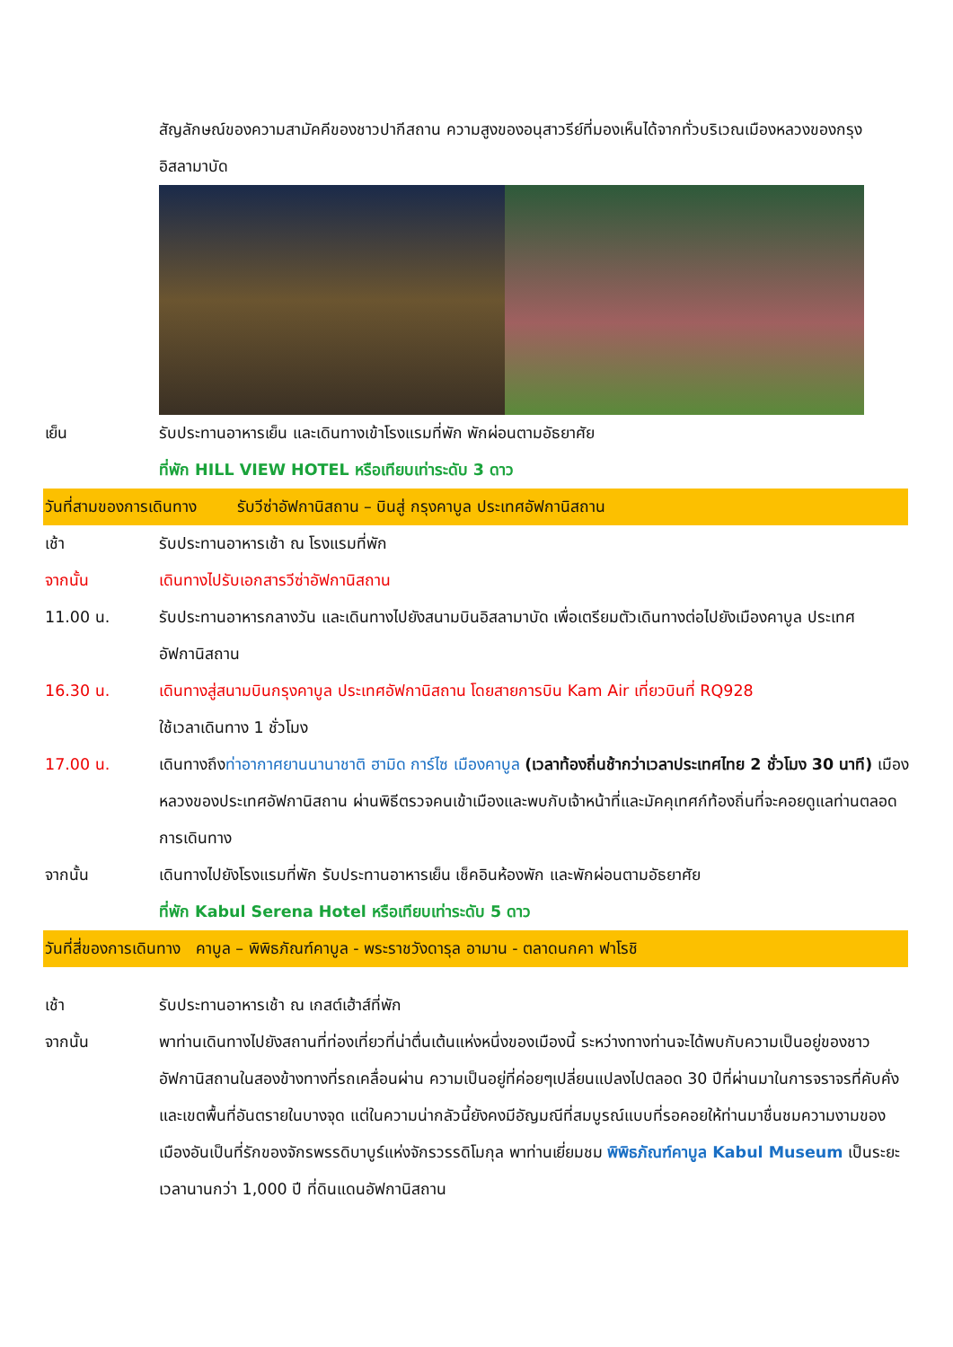สัญลักษณ์ของความสามัคคีของชาวปากีสถาน ความสูงของอนุสาวรีย์ที่มองเห็นได้จากทั่วบริเวณเมืองหลวงของกรุงอิสลามาบัด
เย็น รับประทานอาหารเย็น และเดินทางเข้าโรงแรมที่พัก พักผ่อนตามอัธยาศัย
ที่พัก HILL VIEW HOTEL หรือเทียบเท่าระดับ 3 ดาว
วันที่สามของการเดินทาง รับวีซ่าอัฟกานิสถาน – บินสู่ กรุงคาบูล ประเทศอัฟกานิสถาน
เช้า รับประทานอาหารเช้า ณ โรงแรมที่พัก
จากนั้น เดินทางไปรับเอกสารวีซ่าอัฟกานิสถาน
11.00 น. รับประทานอาหารกลางวัน และเดินทางไปยังสนามบินอิสลามาบัด เพื่อเตรียมตัวเดินทางต่อไปยังเมืองคาบูล ประเทศอัฟกานิสถาน
16.30 น. เดินทางสู่สนามบินกรุงคาบูล ประเทศอัฟกานิสถาน โดยสายการบิน Kam Air เที่ยวบินที่ RQ928
ใช้เวลาเดินทาง 1 ชั่วโมง
17.00 น. เดินทางถึงท่าอากาศยานนานาชาติ ฮามิด การ์ไซ เมืองคาบูล (เวลาท้องถิ่นช้ากว่าเวลาประเทศไทย 2 ชั่วโมง 30 นาที) เมืองหลวงของประเทศอัฟกานิสถาน ผ่านพิธีตรวจคนเข้าเมืองและพบกับเจ้าหน้าที่และมัคคุเทศก์ท้องถิ่นที่จะคอยดูแลท่านตลอดการเดินทาง
จากนั้น เดินทางไปยังโรงแรมที่พัก รับประทานอาหารเย็น เช็คอินห้องพัก และพักผ่อนตามอัธยาศัย
ที่พัก Kabul Serena Hotel หรือเทียบเท่าระดับ 5 ดาว
วันที่สี่ของการเดินทาง คาบูล – พิพิธภัณฑ์คาบูล - พระราชวังดารุล อามาน - ตลาดนกคา ฟาโรชิ
เช้า รับประทานอาหารเช้า ณ เกสต์เฮ้าส์ที่พัก
จากนั้น พาท่านเดินทางไปยังสถานที่ท่องเที่ยวที่น่าตื่นเต้นแห่งหนึ่งของเมืองนี้ ระหว่างทางท่านจะได้พบกับความเป็นอยู่ของชาวอัฟกานิสถานในสองข้างทางที่รถเคลื่อนผ่าน ความเป็นอยู่ที่ค่อยๆเปลี่ยนแปลงไปตลอด 30 ปีที่ผ่านมาในการจราจรที่คับคั่งและเขตพื้นที่อันตรายในบางจุด แต่ในความน่ากลัวนี้ยังคงมีอัญมณีที่สมบูรณ์แบบที่รอคอยให้ท่านมาชื่นชมความงามของเมืองอันเป็นที่รักของจักรพรรดิบาบูร์แห่งจักรวรรดิโมกุล พาท่านเยี่ยมชม พิพิธภัณฑ์คาบูล Kabul Museum เป็นระยะเวลานานกว่า 1,000 ปี ที่ดินแดนอัฟกานิสถาน